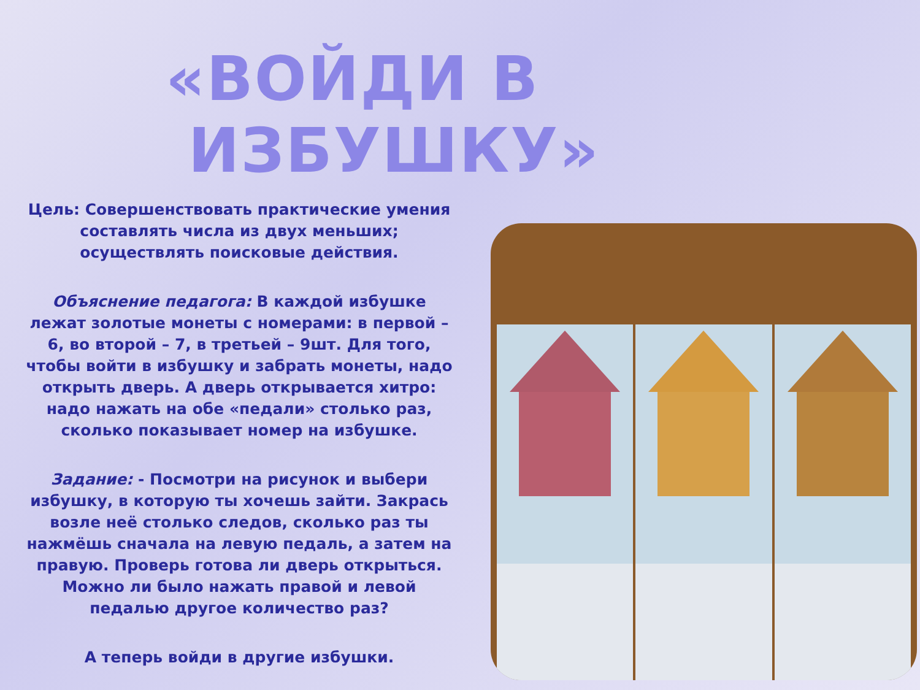«ВОЙДИ В ИЗБУШКУ»
Цель: Совершенствовать практические умения составлять числа из двух меньших; осуществлять поисковые действия.
Объяснение педагога: В каждой избушке лежат золотые монеты с номерами: в первой – 6, во второй – 7, в третьей – 9шт. Для того, чтобы войти в избушку и забрать монеты, надо открыть дверь. А дверь открывается хитро: надо нажать на обе «педали» столько раз, сколько показывает номер на избушке.
Задание: - Посмотри на рисунок и выбери избушку, в которую ты хочешь зайти. Закрась возле неё столько следов, сколько раз ты нажмёшь сначала на левую педаль, а затем на правую. Проверь готова ли дверь открыться. Можно ли было нажать правой и левой педалью другое количество раз?
А теперь войди в другие избушки.